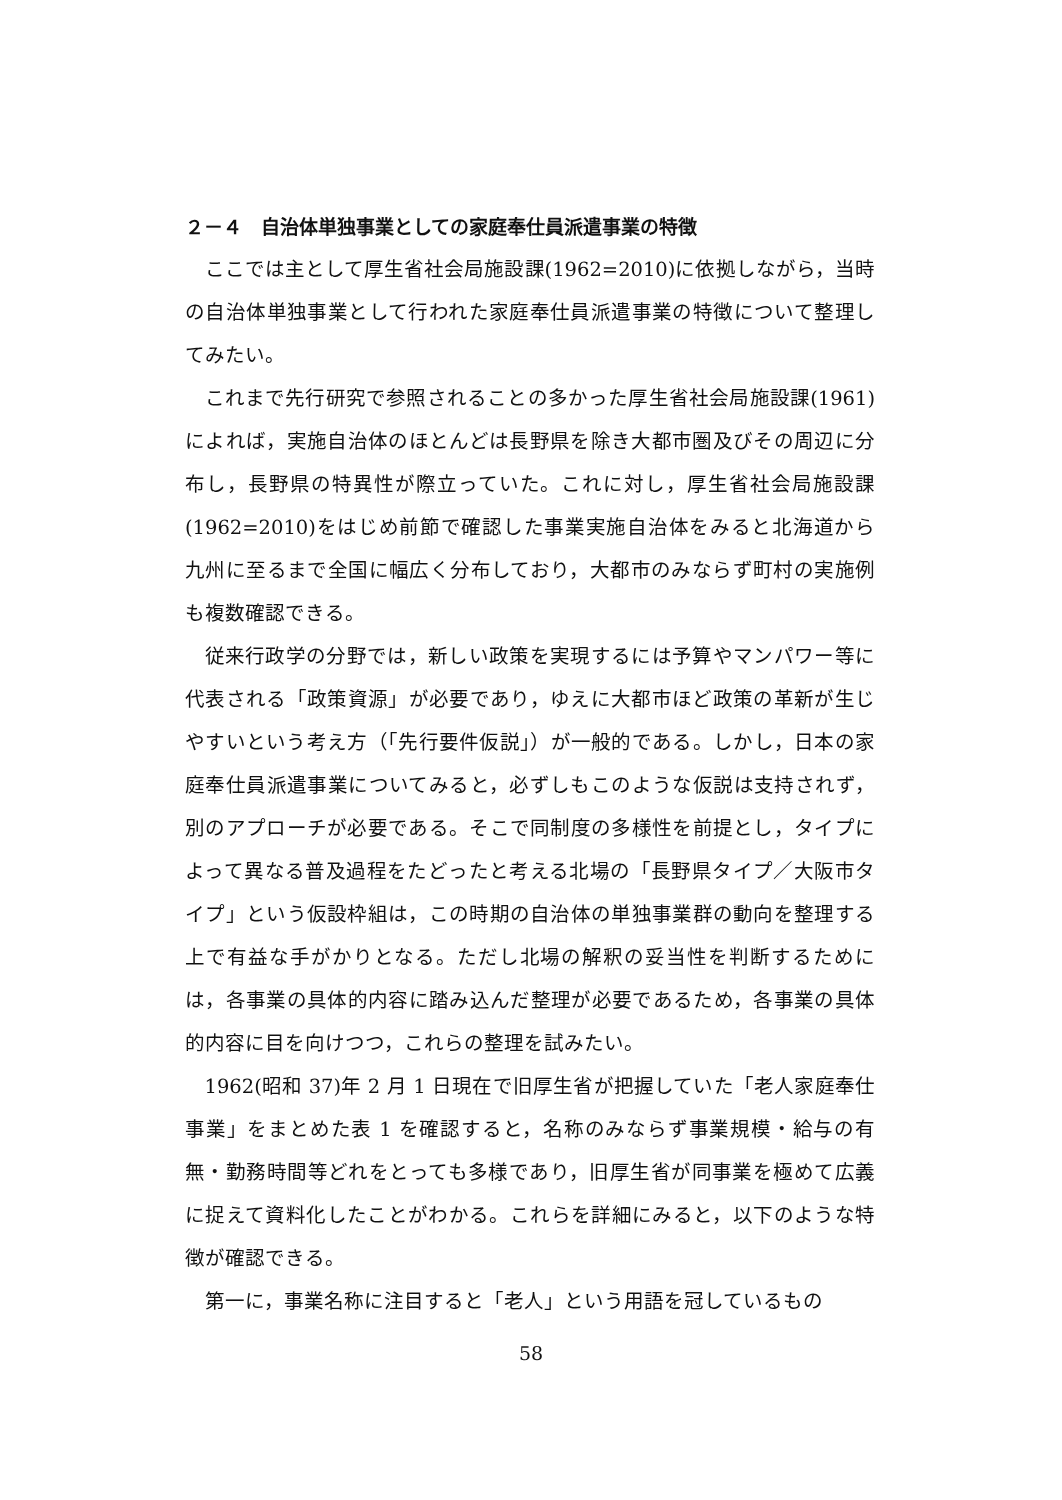２－４　自治体単独事業としての家庭奉仕員派遣事業の特徴
ここでは主として厚生省社会局施設課(1962=2010)に依拠しながら，当時の自治体単独事業として行われた家庭奉仕員派遣事業の特徴について整理してみたい。
これまで先行研究で参照されることの多かった厚生省社会局施設課(1961)によれば，実施自治体のほとんどは長野県を除き大都市圏及びその周辺に分布し，長野県の特異性が際立っていた。これに対し，厚生省社会局施設課(1962=2010)をはじめ前節で確認した事業実施自治体をみると北海道から九州に至るまで全国に幅広く分布しており，大都市のみならず町村の実施例も複数確認できる。
従来行政学の分野では，新しい政策を実現するには予算やマンパワー等に代表される「政策資源」が必要であり，ゆえに大都市ほど政策の革新が生じやすいという考え方（「先行要件仮説」）が一般的である。しかし，日本の家庭奉仕員派遣事業についてみると，必ずしもこのような仮説は支持されず，別のアプローチが必要である。そこで同制度の多様性を前提とし，タイプによって異なる普及過程をたどったと考える北場の「長野県タイプ／大阪市タイプ」という仮設枠組は，この時期の自治体の単独事業群の動向を整理する上で有益な手がかりとなる。ただし北場の解釈の妥当性を判断するためには，各事業の具体的内容に踏み込んだ整理が必要であるため，各事業の具体的内容に目を向けつつ，これらの整理を試みたい。
1962(昭和 37)年 2 月 1 日現在で旧厚生省が把握していた「老人家庭奉仕事業」をまとめた表 1 を確認すると，名称のみならず事業規模・給与の有無・勤務時間等どれをとっても多様であり，旧厚生省が同事業を極めて広義に捉えて資料化したことがわかる。これらを詳細にみると，以下のような特徴が確認できる。
第一に，事業名称に注目すると「老人」という用語を冠しているもの
58